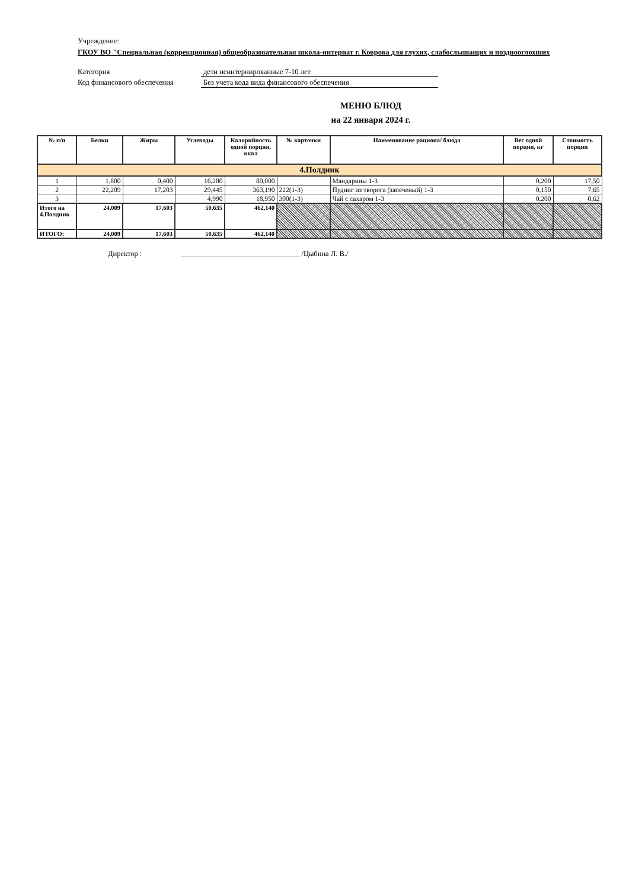Учреждение:
ГКОУ ВО "Специальная (коррекционная) общеобразовательная школа-интернат г. Коврова для глухих, слабослышащих и позднооглохших
Категория дети неинтернированные 7-10 лет
Код финансового обеспечения Без учета кода вида финансового обеспечения
МЕНЮ БЛЮД
на 22 января 2024 г.
| № п/п | Белки | Жиры | Углеводы | Калорийность одной порции, ккал | № карточки | Наименование рациона/ блюда | Вес одной порции, кг | Стоимость порции |
| --- | --- | --- | --- | --- | --- | --- | --- | --- |
| 4.Полдник | | | | | | | | |
| 1 | 1,800 | 0,400 | 16,200 | 80,000 | | Мандарины 1-3 | 0,200 | 17,50 |
| 2 | 22,209 | 17,203 | 29,445 | 363,190 | 222(1-3) | Пудинг из творога (запеченый) 1-3 | 0,150 | 7,65 |
| 3 | | | 4,990 | 18,950 | 300(1-3) | Чай с сахаром 1-3 | 0,200 | 0,62 |
| Итого на 4.Полдник | 24,009 | 17,603 | 50,635 | 462,140 | | | | |
| ИТОГО: | 24,009 | 17,603 | 50,635 | 462,140 | | | | |
Директор : ________________________________ /Цыбина Л. В./